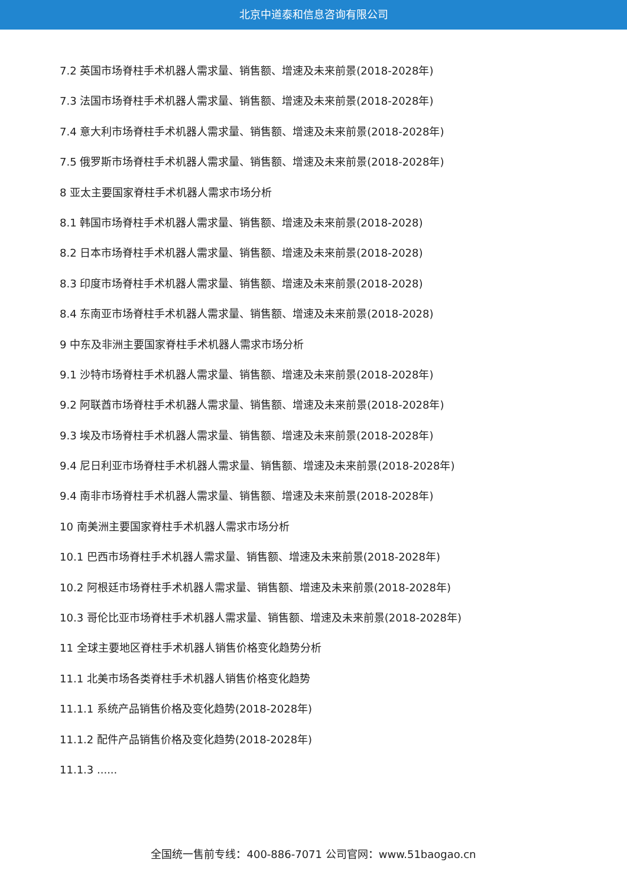北京中道泰和信息咨询有限公司
7.2 英国市场脊柱手术机器人需求量、销售额、增速及未来前景(2018-2028年)
7.3 法国市场脊柱手术机器人需求量、销售额、增速及未来前景(2018-2028年)
7.4 意大利市场脊柱手术机器人需求量、销售额、增速及未来前景(2018-2028年)
7.5 俄罗斯市场脊柱手术机器人需求量、销售额、增速及未来前景(2018-2028年)
8 亚太主要国家脊柱手术机器人需求市场分析
8.1 韩国市场脊柱手术机器人需求量、销售额、增速及未来前景(2018-2028)
8.2 日本市场脊柱手术机器人需求量、销售额、增速及未来前景(2018-2028)
8.3 印度市场脊柱手术机器人需求量、销售额、增速及未来前景(2018-2028)
8.4 东南亚市场脊柱手术机器人需求量、销售额、增速及未来前景(2018-2028)
9 中东及非洲主要国家脊柱手术机器人需求市场分析
9.1 沙特市场脊柱手术机器人需求量、销售额、增速及未来前景(2018-2028年)
9.2 阿联酋市场脊柱手术机器人需求量、销售额、增速及未来前景(2018-2028年)
9.3 埃及市场脊柱手术机器人需求量、销售额、增速及未来前景(2018-2028年)
9.4 尼日利亚市场脊柱手术机器人需求量、销售额、增速及未来前景(2018-2028年)
9.4 南非市场脊柱手术机器人需求量、销售额、增速及未来前景(2018-2028年)
10 南美洲主要国家脊柱手术机器人需求市场分析
10.1 巴西市场脊柱手术机器人需求量、销售额、增速及未来前景(2018-2028年)
10.2 阿根廷市场脊柱手术机器人需求量、销售额、增速及未来前景(2018-2028年)
10.3 哥伦比亚市场脊柱手术机器人需求量、销售额、增速及未来前景(2018-2028年)
11 全球主要地区脊柱手术机器人销售价格变化趋势分析
11.1 北美市场各类脊柱手术机器人销售价格变化趋势
11.1.1 系统产品销售价格及变化趋势(2018-2028年)
11.1.2 配件产品销售价格及变化趋势(2018-2028年)
11.1.3 ......
全国统一售前专线：400-886-7071 公司官网：www.51baogao.cn